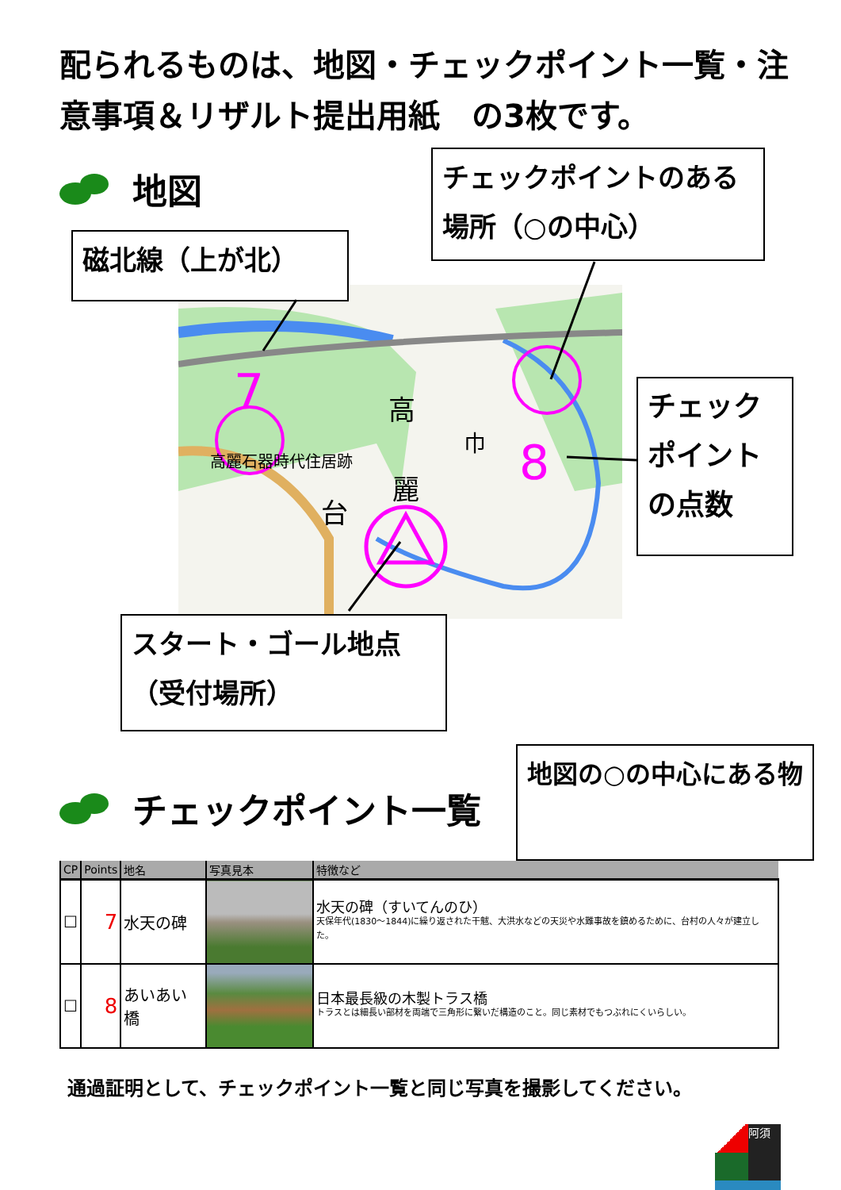配られるものは、地図・チェックポイント一覧・注意事項＆リザルト提出用紙　の3枚です。
7
8
高麗石器時代住居跡
高
麗
台
巾
地図
磁北線（上が北）
チェックポイントのある場所（○の中心）
チェックポイントの点数
スタート・ゴール地点（受付場所）
チェックポイント一覧
地図の○の中心にある物
| CP | Points | 地名 | 写真見本 | 特徴など |
| --- | --- | --- | --- | --- |
| ☐ | 7 | 水天の碑 | | 水天の碑（すいてんのひ） 天保年代(1830～1844)に繰り返された干魃、大洪水などの天災や水難事故を鎮めるために、台村の人々が建立した。 |
| ☐ | 8 | あいあい橋 | | 日本最長級の木製トラス橋 トラスとは細長い部材を両端で三角形に繋いだ構造のこと。同じ素材でもつぶれにくいらしい。 |
通過証明として、チェックポイント一覧と同じ写真を撮影してください。
阿須